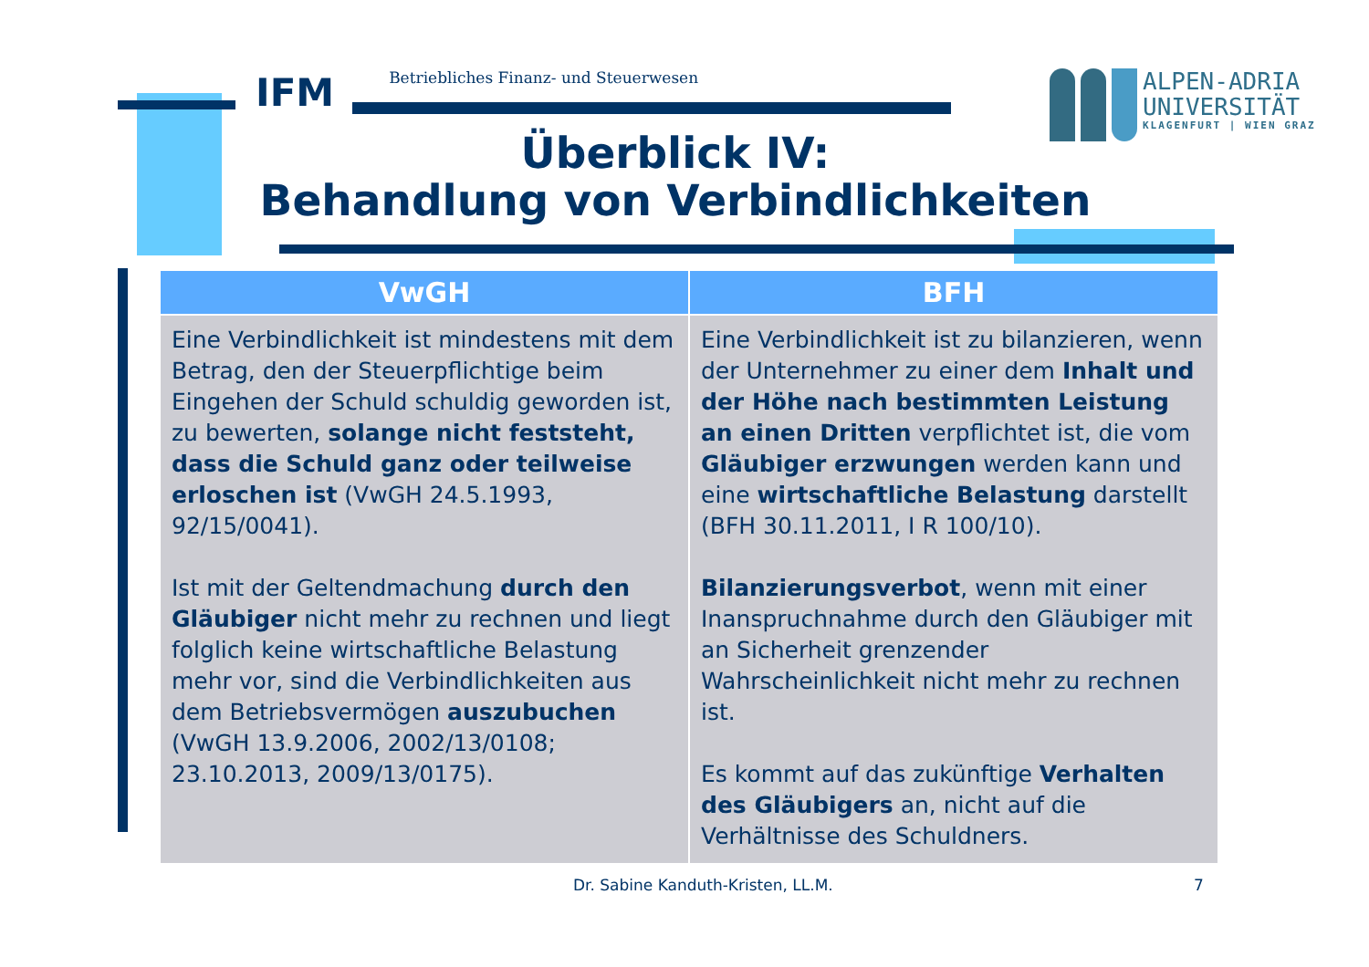IFM
Betriebliches Finanz- und Steuerwesen
ALPEN-ADRIA
UNIVERSITÄT
KLAGENFURT | WIEN GRAZ
Überblick IV:
Behandlung von Verbindlichkeiten
| VwGH | BFH |
| --- | --- |
| Eine Verbindlichkeit ist mindestens mit dem Betrag, den der Steuerpflichtige beim Eingehen der Schuld schuldig geworden ist, zu bewerten, solange nicht feststeht, dass die Schuld ganz oder teilweise erloschen ist (VwGH 24.5.1993, 92/15/0041). Ist mit der Geltendmachung durch den Gläubiger nicht mehr zu rechnen und liegt folglich keine wirtschaftliche Belastung mehr vor, sind die Verbindlichkeiten aus dem Betriebsvermögen auszubuchen (VwGH 13.9.2006, 2002/13/0108; 23.10.2013, 2009/13/0175). | Eine Verbindlichkeit ist zu bilanzieren, wenn der Unternehmer zu einer dem Inhalt und der Höhe nach bestimmten Leistung an einen Dritten verpflichtet ist, die vom Gläubiger erzwungen werden kann und eine wirtschaftliche Belastung darstellt (BFH 30.11.2011, I R 100/10). Bilanzierungsverbot , wenn mit einer Inanspruchnahme durch den Gläubiger mit an Sicherheit grenzender Wahrscheinlichkeit nicht mehr zu rechnen ist. Es kommt auf das zukünftige Verhalten des Gläubigers an, nicht auf die Verhältnisse des Schuldners. |
Dr. Sabine Kanduth-Kristen, LL.M.
7